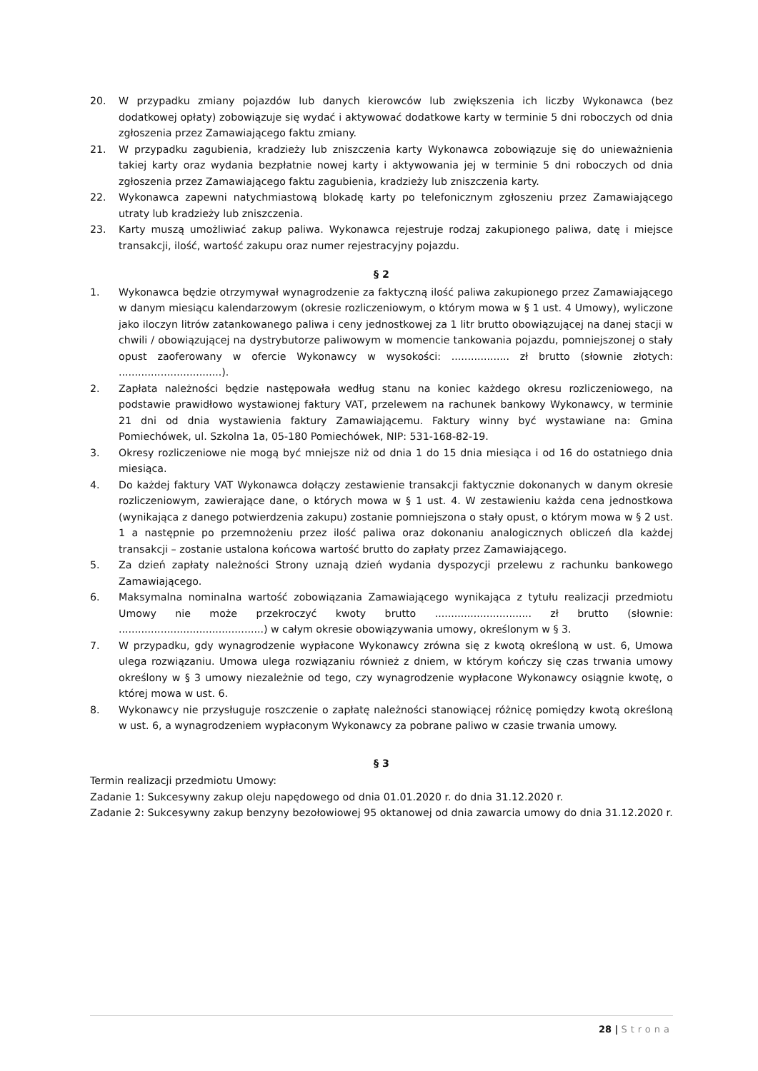20. W przypadku zmiany pojazdów lub danych kierowców lub zwiększenia ich liczby Wykonawca (bez dodatkowej opłaty) zobowiązuje się wydać i aktywować dodatkowe karty w terminie 5 dni roboczych od dnia zgłoszenia przez Zamawiającego faktu zmiany.
21. W przypadku zagubienia, kradzieży lub zniszczenia karty Wykonawca zobowiązuje się do unieważnienia takiej karty oraz wydania bezpłatnie nowej karty i aktywowania jej w terminie 5 dni roboczych od dnia zgłoszenia przez Zamawiającego faktu zagubienia, kradzieży lub zniszczenia karty.
22. Wykonawca zapewni natychmiastową blokadę karty po telefonicznym zgłoszeniu przez Zamawiającego utraty lub kradzieży lub zniszczenia.
23. Karty muszą umożliwiać zakup paliwa. Wykonawca rejestruje rodzaj zakupionego paliwa, datę i miejsce transakcji, ilość, wartość zakupu oraz numer rejestracyjny pojazdu.
§ 2
1. Wykonawca będzie otrzymywał wynagrodzenie za faktyczną ilość paliwa zakupionego przez Zamawiającego w danym miesiącu kalendarzowym (okresie rozliczeniowym, o którym mowa w § 1 ust. 4 Umowy), wyliczone jako iloczyn litrów zatankowanego paliwa i ceny jednostkowej za 1 litr brutto obowiązującej na danej stacji w chwili / obowiązującej na dystrybutorze paliwowym w momencie tankowania pojazdu, pomniejszonej o stały opust zaoferowany w ofercie Wykonawcy w wysokości: .................. zł brutto (słownie złotych: ................................).
2. Zapłata należności będzie następowała według stanu na koniec każdego okresu rozliczeniowego, na podstawie prawidłowo wystawionej faktury VAT, przelewem na rachunek bankowy Wykonawcy, w terminie 21 dni od dnia wystawienia faktury Zamawiającemu. Faktury winny być wystawiane na: Gmina Pomiechówek, ul. Szkolna 1a, 05-180 Pomiechówek, NIP: 531-168-82-19.
3. Okresy rozliczeniowe nie mogą być mniejsze niż od dnia 1 do 15 dnia miesiąca i od 16 do ostatniego dnia miesiąca.
4. Do każdej faktury VAT Wykonawca dołączy zestawienie transakcji faktycznie dokonanych w danym okresie rozliczeniowym, zawierające dane, o których mowa w § 1 ust. 4. W zestawieniu każda cena jednostkowa (wynikająca z danego potwierdzenia zakupu) zostanie pomniejszona o stały opust, o którym mowa w § 2 ust. 1 a następnie po przemnożeniu przez ilość paliwa oraz dokonaniu analogicznych obliczeń dla każdej transakcji – zostanie ustalona końcowa wartość brutto do zapłaty przez Zamawiającego.
5. Za dzień zapłaty należności Strony uznają dzień wydania dyspozycji przelewu z rachunku bankowego Zamawiającego.
6. Maksymalna nominalna wartość zobowiązania Zamawiającego wynikająca z tytułu realizacji przedmiotu Umowy nie może przekroczyć kwoty brutto .............................. zł brutto (słownie: .............................................) w całym okresie obowiązywania umowy, określonym w § 3.
7. W przypadku, gdy wynagrodzenie wypłacone Wykonawcy zrówna się z kwotą określoną w ust. 6, Umowa ulega rozwiązaniu. Umowa ulega rozwiązaniu również z dniem, w którym kończy się czas trwania umowy określony w § 3 umowy niezależnie od tego, czy wynagrodzenie wypłacone Wykonawcy osiągnie kwotę, o której mowa w ust. 6.
8. Wykonawcy nie przysługuje roszczenie o zapłatę należności stanowiącej różnicę pomiędzy kwotą określoną w ust. 6, a wynagrodzeniem wypłaconym Wykonawcy za pobrane paliwo w czasie trwania umowy.
§ 3
Termin realizacji przedmiotu Umowy:
Zadanie 1: Sukcesywny zakup oleju napędowego od dnia 01.01.2020 r. do dnia 31.12.2020 r.
Zadanie 2: Sukcesywny zakup benzyny bezołowiowej 95 oktanowej od dnia zawarcia umowy do dnia 31.12.2020 r.
28 | Strona